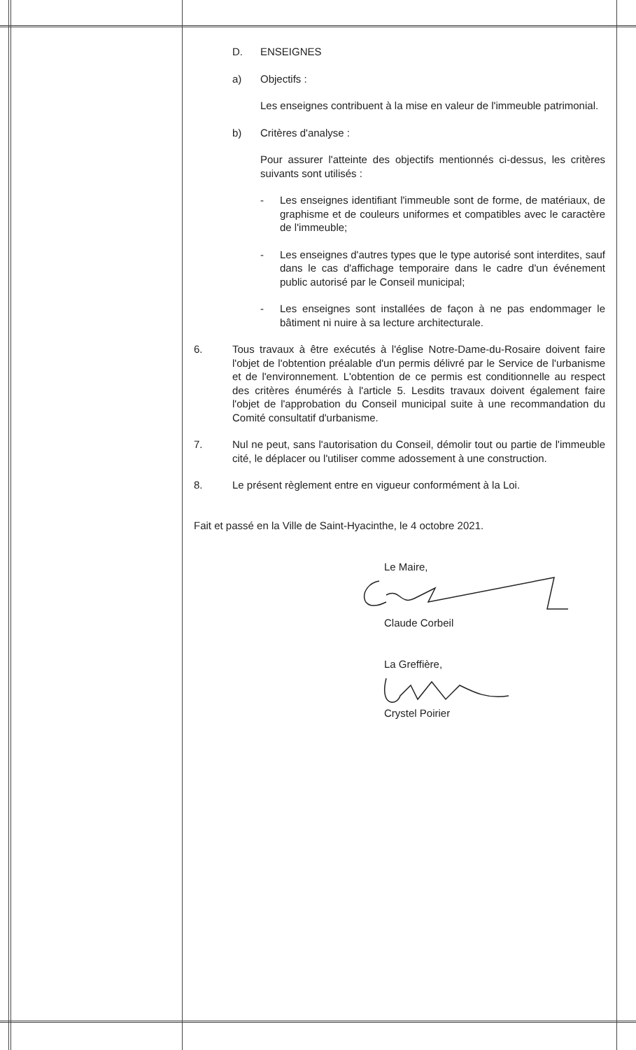D. ENSEIGNES
a) Objectifs :
Les enseignes contribuent à la mise en valeur de l'immeuble patrimonial.
b) Critères d'analyse :
Pour assurer l'atteinte des objectifs mentionnés ci-dessus, les critères suivants sont utilisés :
- Les enseignes identifiant l'immeuble sont de forme, de matériaux, de graphisme et de couleurs uniformes et compatibles avec le caractère de l'immeuble;
- Les enseignes d'autres types que le type autorisé sont interdites, sauf dans le cas d'affichage temporaire dans le cadre d'un événement public autorisé par le Conseil municipal;
- Les enseignes sont installées de façon à ne pas endommager le bâtiment ni nuire à sa lecture architecturale.
6. Tous travaux à être exécutés à l'église Notre-Dame-du-Rosaire doivent faire l'objet de l'obtention préalable d'un permis délivré par le Service de l'urbanisme et de l'environnement. L'obtention de ce permis est conditionnelle au respect des critères énumérés à l'article 5. Lesdits travaux doivent également faire l'objet de l'approbation du Conseil municipal suite à une recommandation du Comité consultatif d'urbanisme.
7. Nul ne peut, sans l'autorisation du Conseil, démolir tout ou partie de l'immeuble cité, le déplacer ou l'utiliser comme adossement à une construction.
8. Le présent règlement entre en vigueur conformément à la Loi.
Fait et passé en la Ville de Saint-Hyacinthe, le 4 octobre 2021.
Le Maire,
Claude Corbeil
La Greffière,
Crystel Poirier